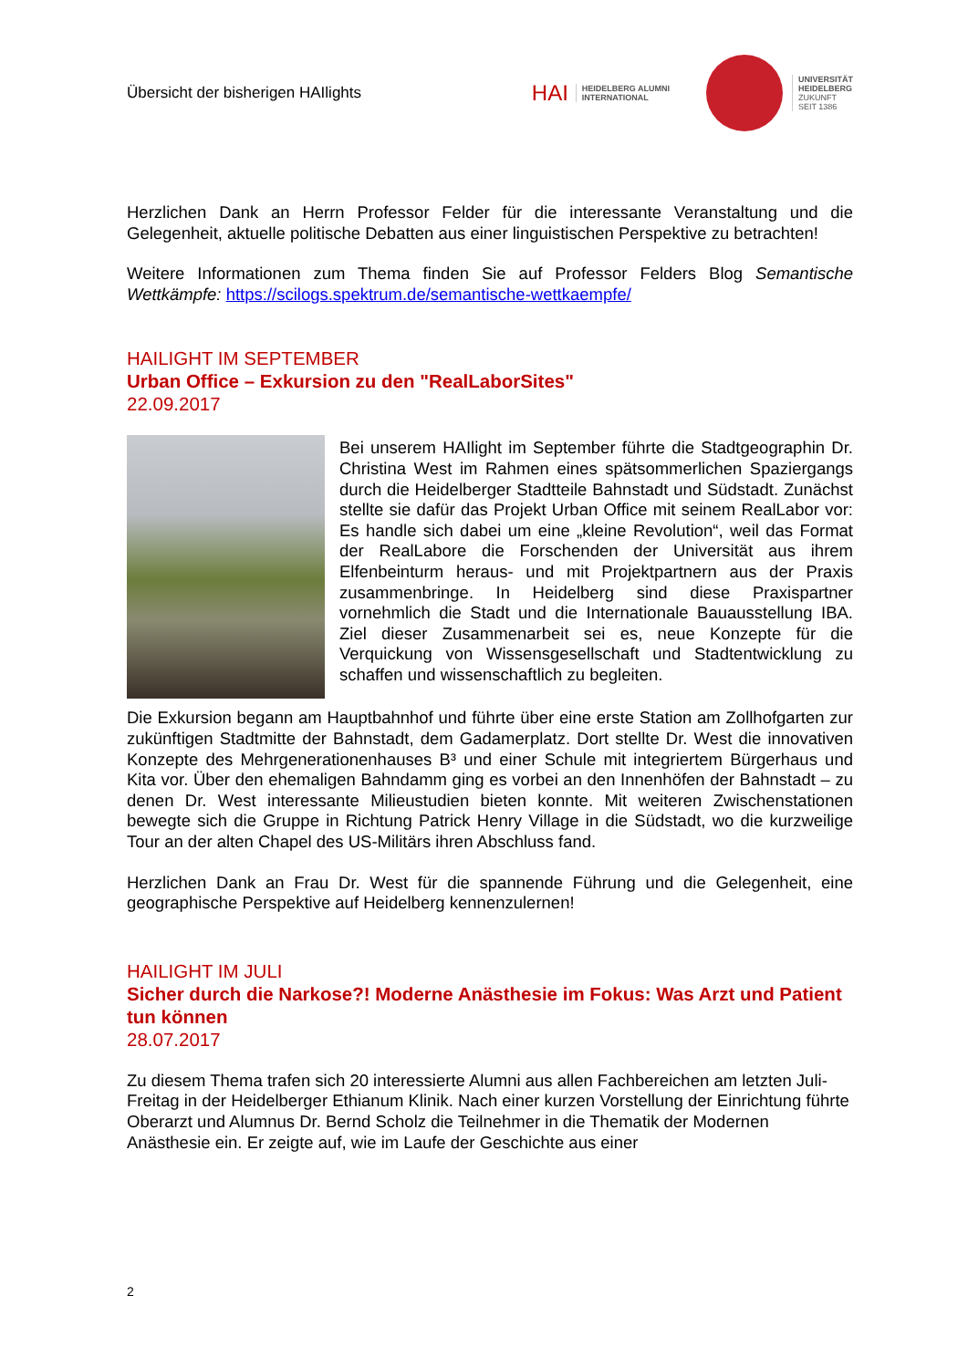Übersicht der bisherigen HAIlights
HAI HEIDELBERG ALUMNI
INTERNATIONAL
UNIVERSITÄT
HEIDELBERG
ZUKUNFT
SEIT 1386
Herzlichen Dank an Herrn Professor Felder für die interessante Veranstaltung und die Gelegenheit, aktuelle politische Debatten aus einer linguistischen Perspektive zu betrachten!
Weitere Informationen zum Thema finden Sie auf Professor Felders Blog Semantische Wettkämpfe: https://scilogs.spektrum.de/semantische-wettkaempfe/
HAILIGHT IM SEPTEMBER
Urban Office – Exkursion zu den "RealLaborSites"
22.09.2017
Bei unserem HAIlight im September führte die Stadtgeographin Dr. Christina West im Rahmen eines spätsommerlichen Spaziergangs durch die Heidelberger Stadtteile Bahnstadt und Südstadt. Zunächst stellte sie dafür das Projekt Urban Office mit seinem RealLabor vor: Es handle sich dabei um eine „kleine Revolution“, weil das Format der RealLabore die Forschenden der Universität aus ihrem Elfenbeinturm heraus- und mit Projektpartnern aus der Praxis zusammenbringe. In Heidelberg sind diese Praxispartner vornehmlich die Stadt und die Internationale Bauausstellung IBA. Ziel dieser Zusammenarbeit sei es, neue Konzepte für die Verquickung von Wissensgesellschaft und Stadtentwicklung zu schaffen und wissenschaftlich zu begleiten.
Die Exkursion begann am Hauptbahnhof und führte über eine erste Station am Zollhofgarten zur zukünftigen Stadtmitte der Bahnstadt, dem Gadamerplatz. Dort stellte Dr. West die innovativen Konzepte des Mehrgenerationenhauses B³ und einer Schule mit integriertem Bürgerhaus und Kita vor. Über den ehemaligen Bahndamm ging es vorbei an den Innenhöfen der Bahnstadt – zu denen Dr. West interessante Milieustudien bieten konnte. Mit weiteren Zwischenstationen bewegte sich die Gruppe in Richtung Patrick Henry Village in die Südstadt, wo die kurzweilige Tour an der alten Chapel des US-Militärs ihren Abschluss fand.
Herzlichen Dank an Frau Dr. West für die spannende Führung und die Gelegenheit, eine geographische Perspektive auf Heidelberg kennenzulernen!
HAILIGHT IM JULI
Sicher durch die Narkose?! Moderne Anästhesie im Fokus: Was Arzt und Patient tun können
28.07.2017
Zu diesem Thema trafen sich 20 interessierte Alumni aus allen Fachbereichen am letzten Juli-Freitag in der Heidelberger Ethianum Klinik. Nach einer kurzen Vorstellung der Einrichtung führte Oberarzt und Alumnus Dr. Bernd Scholz die Teilnehmer in die Thematik der Modernen Anästhesie ein. Er zeigte auf, wie im Laufe der Geschichte aus einer
2